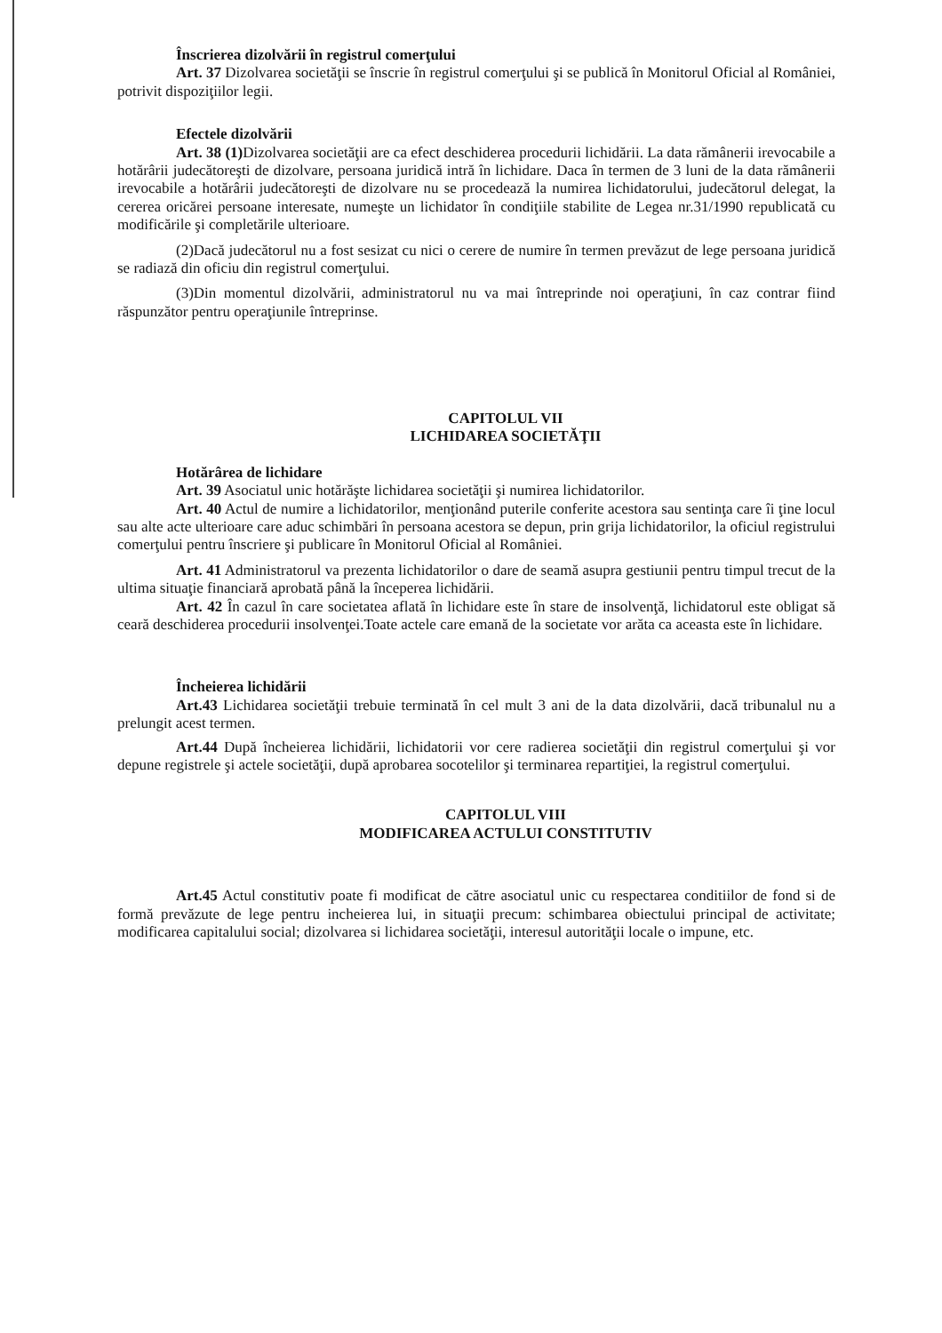Înscrierea dizolvării în registrul comerţului
Art. 37 Dizolvarea societăţii se înscrie în registrul comerţului şi se publică în Monitorul Oficial al României, potrivit dispoziţiilor legii.
Efectele dizolvării
Art. 38 (1) Dizolvarea societăţii are ca efect deschiderea procedurii lichidării. La data rămânerii irevocabile a hotărârii judecătoreşti de dizolvare, persoana juridică intră în lichidare. Daca în termen de 3 luni de la data rămânerii irevocabile a hotărârii judecătoreşti de dizolvare nu se procedează la numirea lichidatorului, judecătorul delegat, la cererea oricărei persoane interesate, numeşte un lichidator în condiţiile stabilite de Legea nr.31/1990 republicată cu modificările şi completările ulterioare.
(2)Dacă judecătorul nu a fost sesizat cu nici o cerere de numire în termen prevăzut de lege persoana juridică se radiază din oficiu din registrul comerţului.
(3)Din momentul dizolvării, administratorul nu va mai întreprinde noi operaţiuni, în caz contrar fiind răspunzător pentru operaţiunile întreprinse.
CAPITOLUL VII
LICHIDAREA SOCIETĂŢII
Hotărârea de lichidare
Art. 39 Asociatul unic hotărăşte lichidarea societăţii şi numirea lichidatorilor.
Art. 40 Actul de numire a lichidatorilor, menţionând puterile conferite acestora sau sentinţa care îi ţine locul sau alte acte ulterioare care aduc schimbări în persoana acestora se depun, prin grija lichidatorilor, la oficiul registrului comerţului pentru înscriere şi publicare în Monitorul Oficial al României.
Art. 41 Administratorul va prezenta lichidatorilor o dare de seamă asupra gestiunii pentru timpul trecut de la ultima situaţie financiară aprobată până la începerea lichidării.
Art. 42 În cazul în care societatea aflată în lichidare este în stare de insolvenţă, lichidatorul este obligat să ceară deschiderea procedurii insolvenţei.Toate actele care emană de la societate vor arăta ca aceasta este în lichidare.
Încheierea lichidării
Art.43 Lichidarea societăţii trebuie terminată în cel mult 3 ani de la data dizolvării, dacă tribunalul nu a prelungit acest termen.
Art.44 După încheierea lichidării, lichidatorii vor cere radierea societăţii din registrul comerţului şi vor depune registrele şi actele societăţii, după aprobarea socotelilor şi terminarea repartiţiei, la registrul comerţului.
CAPITOLUL VIII
MODIFICAREA ACTULUI CONSTITUTIV
Art.45 Actul constitutiv poate fi modificat de către asociatul unic cu respectarea conditiilor de fond si de formă prevăzute de lege pentru incheierea lui, in situaţii precum: schimbarea obiectului principal de activitate; modificarea capitalului social; dizolvarea si lichidarea societăţii, interesul autorităţii locale o impune, etc.